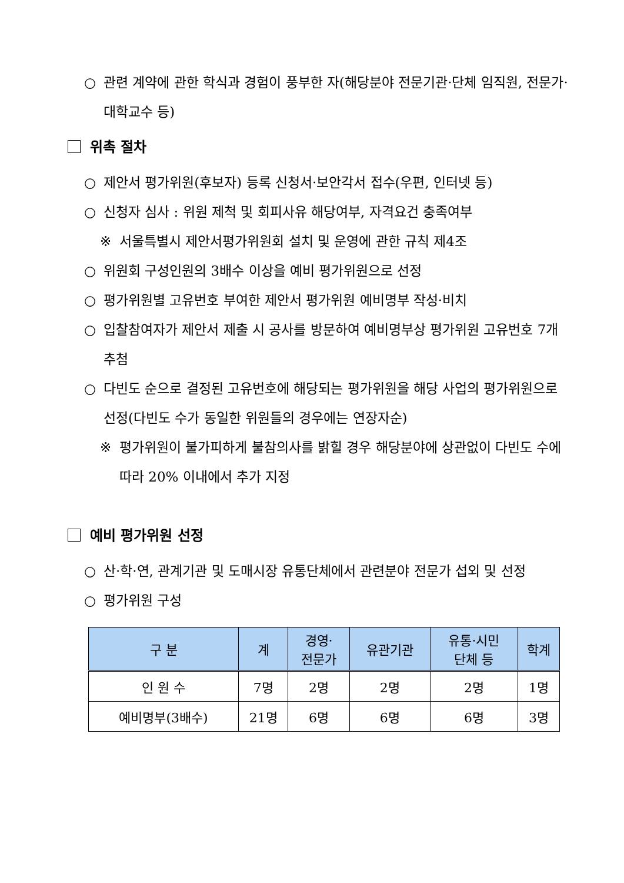○ 관련 계약에 관한 학식과 경험이 풍부한 자(해당분야 전문기관·단체 임직원, 전문가·대학교수 등)
위촉 절차
○ 제안서 평가위원(후보자) 등록 신청서·보안각서 접수(우편, 인터넷 등)
○ 신청자 심사 : 위원 제척 및 회피사유 해당여부, 자격요건 충족여부
※ 서울특별시 제안서평가위원회 설치 및 운영에 관한 규칙 제4조
○ 위원회 구성인원의 3배수 이상을 예비 평가위원으로 선정
○ 평가위원별 고유번호 부여한 제안서 평가위원 예비명부 작성·비치
○ 입찰참여자가 제안서 제출 시 공사를 방문하여 예비명부상 평가위원 고유번호 7개 추첨
○ 다빈도 순으로 결정된 고유번호에 해당되는 평가위원을 해당 사업의 평가위원으로 선정(다빈도 수가 동일한 위원들의 경우에는 연장자순)
※ 평가위원이 불가피하게 불참의사를 밝힐 경우 해당분야에 상관없이 다빈도 수에 따라 20% 이내에서 추가 지정
예비 평가위원 선정
○ 산·학·연, 관계기관 및 도매시장 유통단체에서 관련분야 전문가 섭외 및 선정
○ 평가위원 구성
| 구 분 | 계 | 경영· 전문가 | 유관기관 | 유통·시민 단체 등 | 학계 |
| --- | --- | --- | --- | --- | --- |
| 인 원 수 | 7명 | 2명 | 2명 | 2명 | 1명 |
| 예비명부(3배수) | 21명 | 6명 | 6명 | 6명 | 3명 |